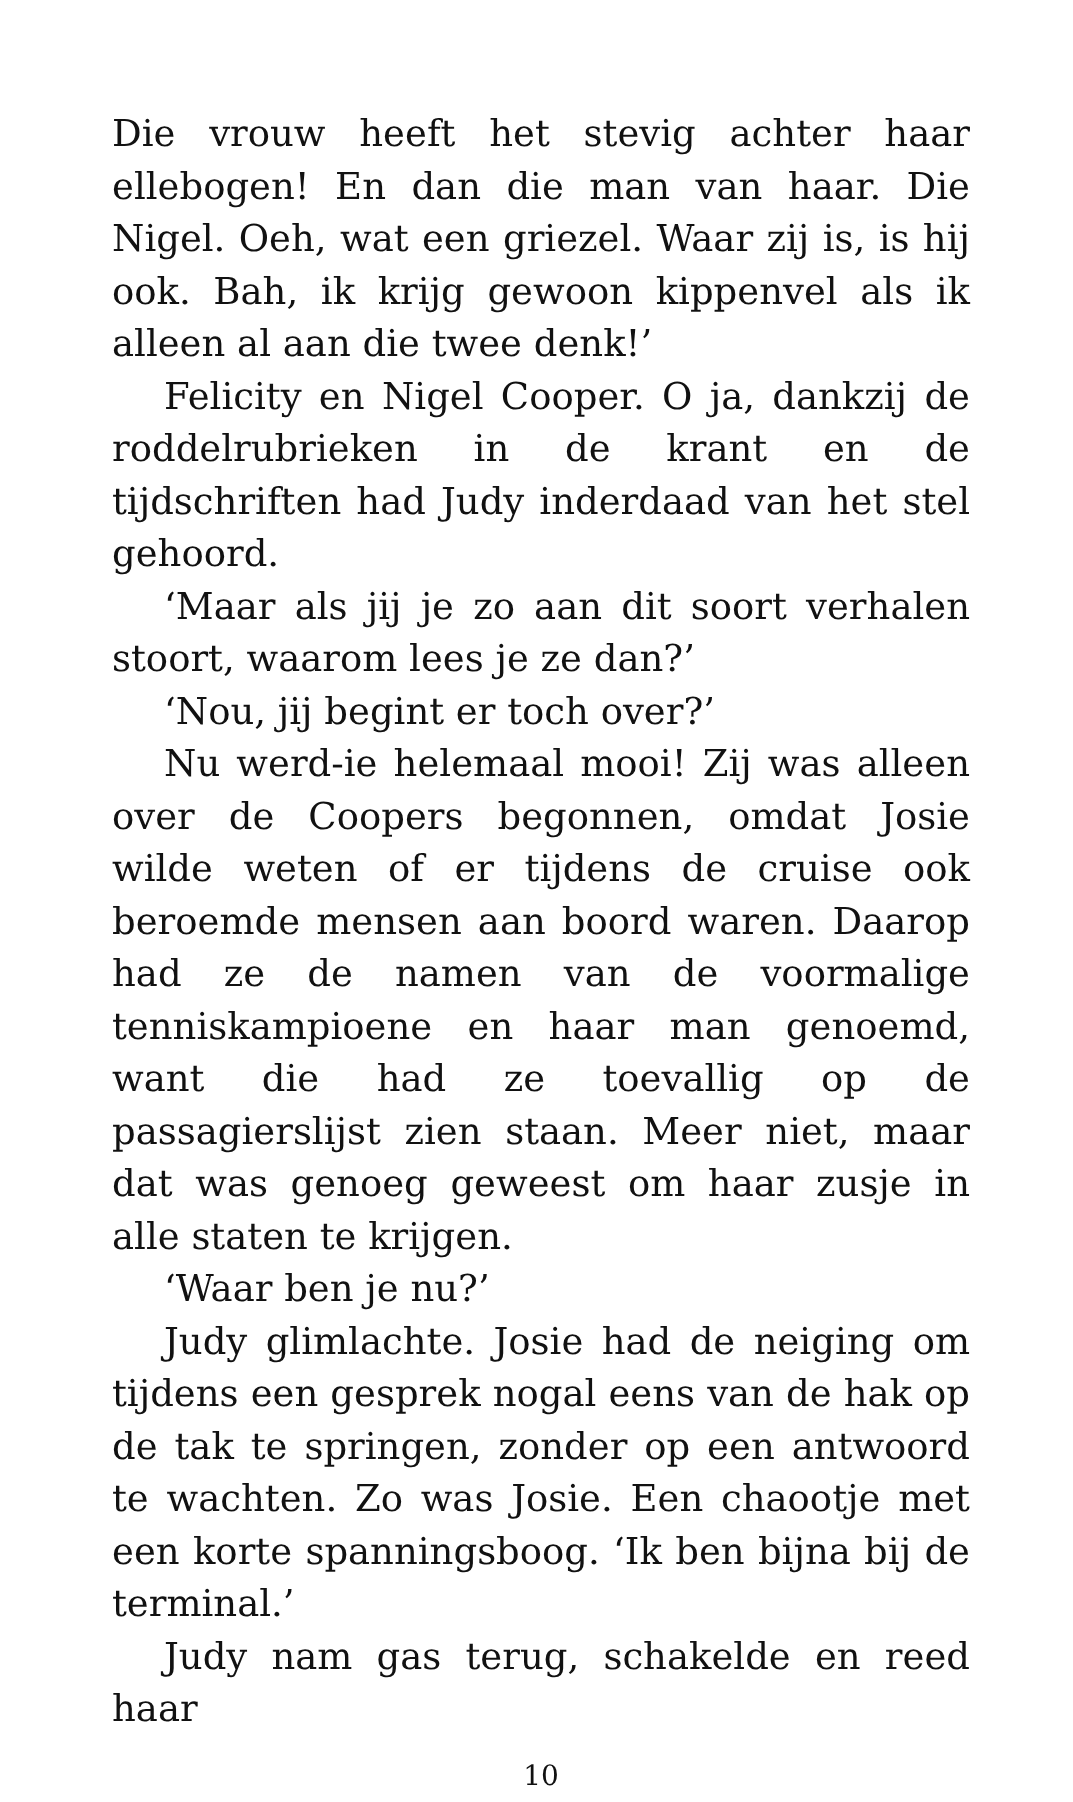Die vrouw heeft het stevig achter haar ellebogen! En dan die man van haar. Die Nigel. Oeh, wat een griezel. Waar zij is, is hij ook. Bah, ik krijg gewoon kippenvel als ik alleen al aan die twee denk!’
Felicity en Nigel Cooper. O ja, dankzij de roddelrubrieken in de krant en de tijdschriften had Judy inderdaad van het stel gehoord.
‘Maar als jij je zo aan dit soort verhalen stoort, waarom lees je ze dan?’
‘Nou, jij begint er toch over?’
Nu werd-ie helemaal mooi! Zij was alleen over de Coopers begonnen, omdat Josie wilde weten of er tijdens de cruise ook beroemde mensen aan boord waren. Daarop had ze de namen van de voormalige tenniskampioene en haar man genoemd, want die had ze toevallig op de passagierslijst zien staan. Meer niet, maar dat was genoeg geweest om haar zusje in alle staten te krijgen.
‘Waar ben je nu?’
Judy glimlachte. Josie had de neiging om tijdens een gesprek nogal eens van de hak op de tak te springen, zonder op een antwoord te wachten. Zo was Josie. Een chaootje met een korte spanningsboog. ‘Ik ben bijna bij de terminal.’
Judy nam gas terug, schakelde en reed haar
10